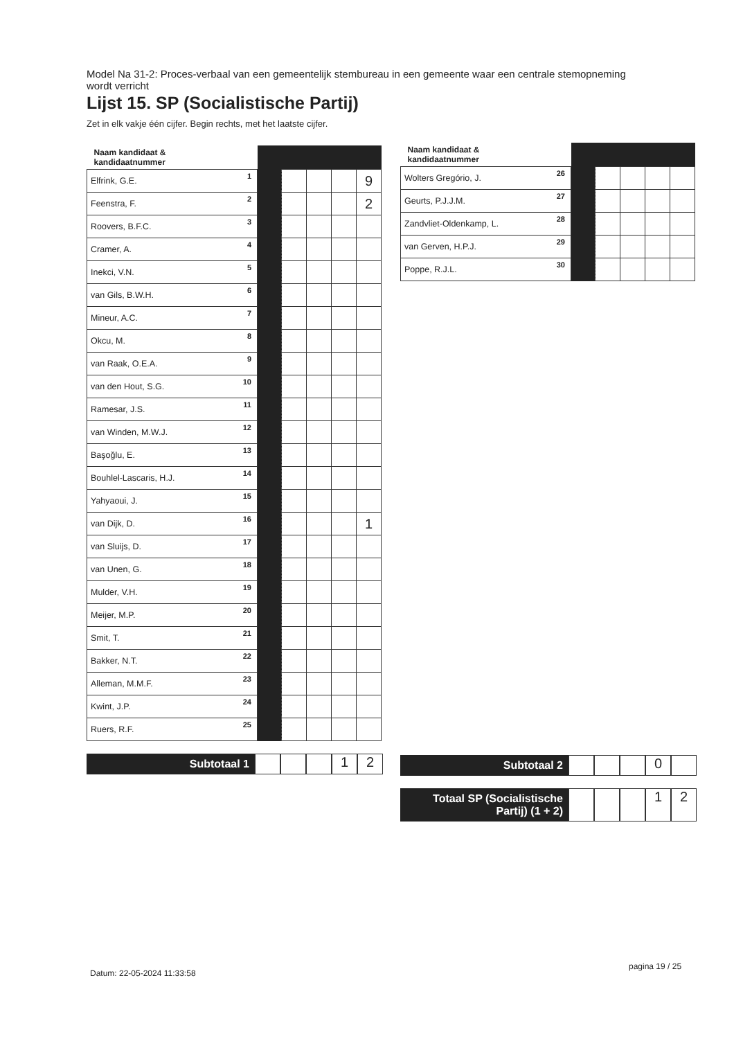Model Na 31-2: Proces-verbaal van een gemeentelijk stembureau in een gemeente waar een centrale stemopneming wordt verricht
Lijst 15. SP (Socialistische Partij)
Zet in elk vakje één cijfer. Begin rechts, met het laatste cijfer.
| Naam kandidaat & kandidaatnummer | | | | | |
| --- | --- | --- | --- | --- | --- |
| Elfrink, G.E. 1 | | | | | 9 |
| Feenstra, F. 2 | | | | | 2 |
| Roovers, B.F.C. 3 | | | | | |
| Cramer, A. 4 | | | | | |
| Inekci, V.N. 5 | | | | | |
| van Gils, B.W.H. 6 | | | | | |
| Mineur, A.C. 7 | | | | | |
| Okcu, M. 8 | | | | | |
| van Raak, O.E.A. 9 | | | | | |
| van den Hout, S.G. 10 | | | | | |
| Ramesar, J.S. 11 | | | | | |
| van Winden, M.W.J. 12 | | | | | |
| Başoğlu, E. 13 | | | | | |
| Bouhlel-Lascaris, H.J. 14 | | | | | |
| Yahyaoui, J. 15 | | | | | |
| van Dijk, D. 16 | | | | | 1 |
| van Sluijs, D. 17 | | | | | |
| van Unen, G. 18 | | | | | |
| Mulder, V.H. 19 | | | | | |
| Meijer, M.P. 20 | | | | | |
| Smit, T. 21 | | | | | |
| Bakker, N.T. 22 | | | | | |
| Alleman, M.M.F. 23 | | | | | |
| Kwint, J.P. 24 | | | | | |
| Ruers, R.F. 25 | | | | | |
Subtotaal 1
1 2
| Naam kandidaat & kandidaatnummer | | | | | |
| --- | --- | --- | --- | --- | --- |
| Wolters Gregório, J. 26 | | | | | |
| Geurts, P.J.J.M. 27 | | | | | |
| Zandvliet-Oldenkamp, L. 28 | | | | | |
| van Gerven, H.P.J. 29 | | | | | |
| Poppe, R.J.L. 30 | | | | | |
Subtotaal 2
0
Totaal SP (Socialistische Partij) (1 + 2)
1 2
Datum: 22-05-2024 11:33:58
pagina 19 / 25